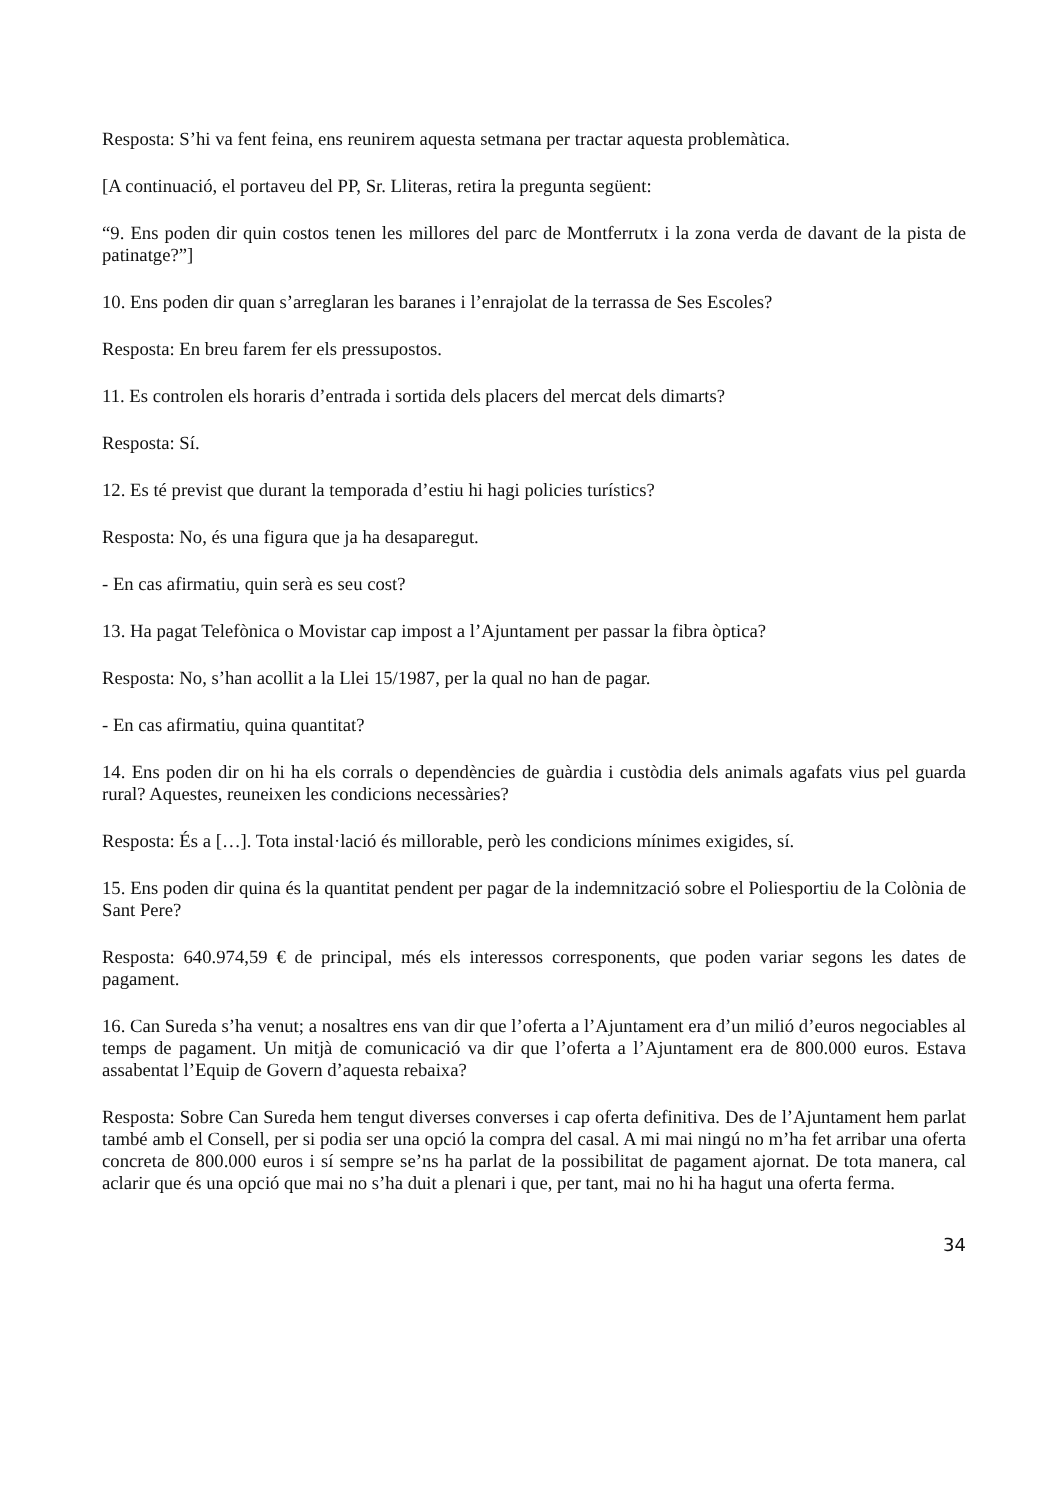Resposta: S’hi va fent feina, ens reunirem aquesta setmana per tractar aquesta problemàtica.
[A continuació, el portaveu del PP, Sr. Lliteras, retira la pregunta següent:
“9. Ens poden dir quin costos tenen les millores del parc de Montferrutx i la zona verda de davant de la pista de patinatge?”]
10. Ens poden dir quan s’arreglaran les baranes i l’enrajolat de la terrassa de Ses Escoles?
Resposta: En breu farem fer els pressupostos.
11. Es controlen els horaris d’entrada i sortida dels placers del mercat dels dimarts?
Resposta: Sí.
12. Es té previst que durant la temporada d’estiu hi hagi policies turístics?
Resposta: No, és una figura que ja ha desaparegut.
- En cas afirmatiu, quin serà es seu cost?
13. Ha pagat Telefònica o Movistar cap impost a l’Ajuntament per passar la fibra òptica?
Resposta: No, s’han acollit a la Llei 15/1987, per la qual no han de pagar.
- En cas afirmatiu, quina quantitat?
14. Ens poden dir on hi ha els corrals o dependències de guàrdia i custòdia dels animals agafats vius pel guarda rural? Aquestes, reuneixen les condicions necessàries?
Resposta: És a […]. Tota instal·lació és millorable, però les condicions mínimes exigides, sí.
15. Ens poden dir quina és la quantitat pendent per pagar de la indemnització sobre el Poliesportiu de la Colònia de Sant Pere?
Resposta: 640.974,59 € de principal, més els interessos corresponents, que poden variar segons les dates de pagament.
16. Can Sureda s’ha venut; a nosaltres ens van dir que l’oferta a l’Ajuntament era d’un milió d’euros negociables al temps de pagament. Un mitjà de comunicació va dir que l’oferta a l’Ajuntament era de 800.000 euros. Estava assabentat l’Equip de Govern d’aquesta rebaixa?
Resposta: Sobre Can Sureda hem tengut diverses converses i cap oferta definitiva. Des de l’Ajuntament hem parlat també amb el Consell, per si podia ser una opció la compra del casal. A mi mai ningú no m’ha fet arribar una oferta concreta de 800.000 euros i sí sempre se’ns ha parlat de la possibilitat de pagament ajornat. De tota manera, cal aclarir que és una opció que mai no s’ha duit a plenari i que, per tant, mai no hi ha hagut una oferta ferma.
34